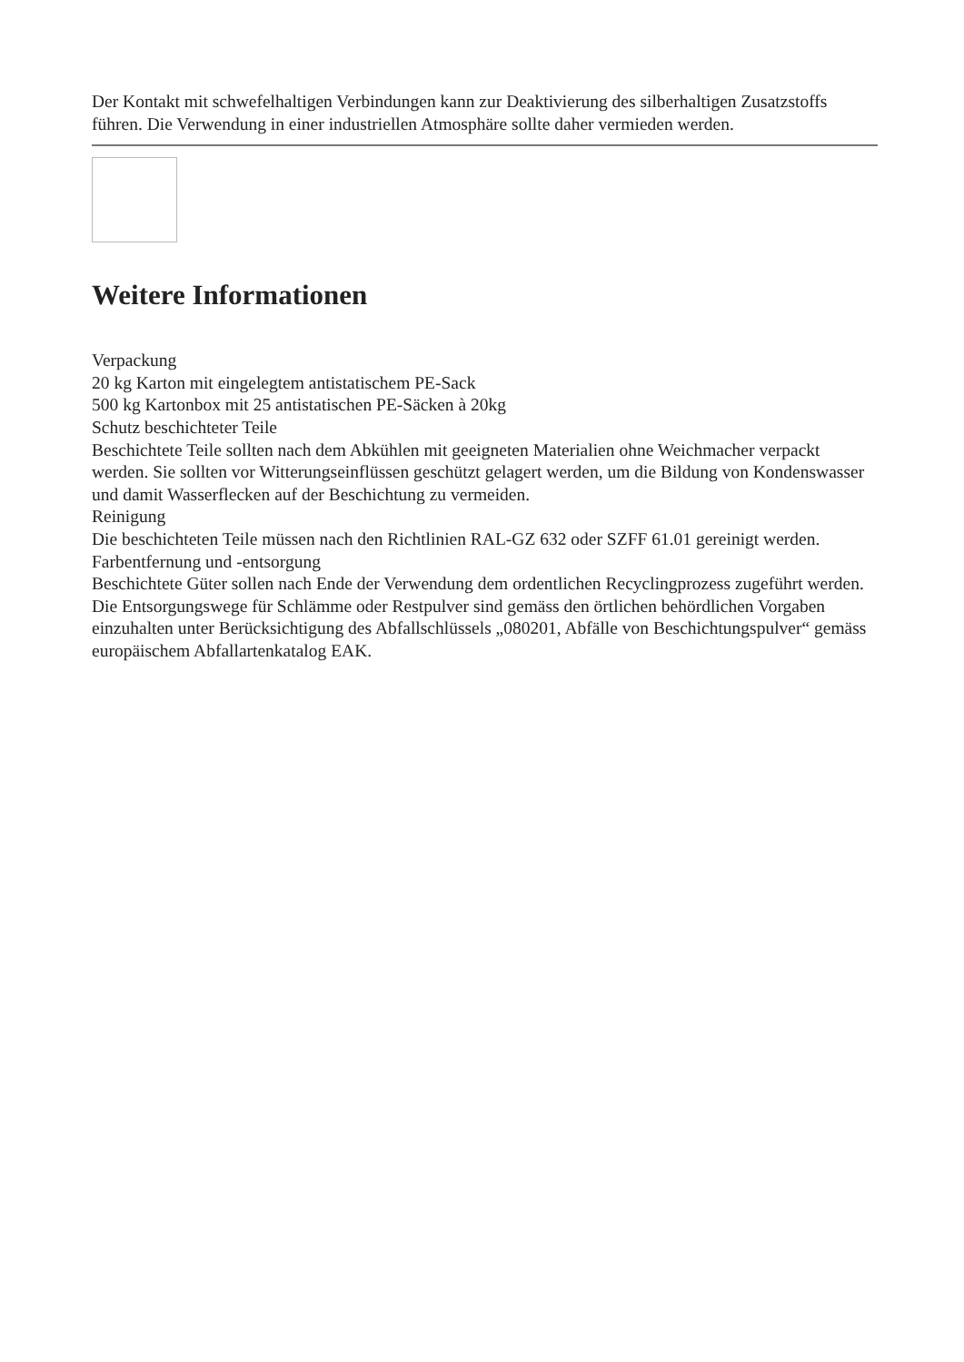Der Kontakt mit schwefelhaltigen Verbindungen kann zur Deaktivierung des silberhaltigen Zusatzstoffs führen. Die Verwendung in einer industriellen Atmosphäre sollte daher vermieden werden.
Weitere Informationen
Verpackung
20 kg Karton mit eingelegtem antistatischem PE-Sack
500 kg Kartonbox mit 25 antistatischen PE-Säcken à 20kg
Schutz beschichteter Teile
Beschichtete Teile sollten nach dem Abkühlen mit geeigneten Materialien ohne Weichmacher verpackt werden. Sie sollten vor Witterungseinflüssen geschützt gelagert werden, um die Bildung von Kondenswasser und damit Wasserflecken auf der Beschichtung zu vermeiden.
Reinigung
Die beschichteten Teile müssen nach den Richtlinien RAL-GZ 632 oder SZFF 61.01 gereinigt werden.
Farbentfernung und -entsorgung
Beschichtete Güter sollen nach Ende der Verwendung dem ordentlichen Recyclingprozess zugeführt werden. Die Entsorgungswege für Schlämme oder Restpulver sind gemäss den örtlichen behördlichen Vorgaben einzuhalten unter Berücksichtigung des Abfallschlüssels „080201, Abfälle von Beschichtungspulver“ gemäss europäischem Abfallartenkatalog EAK.